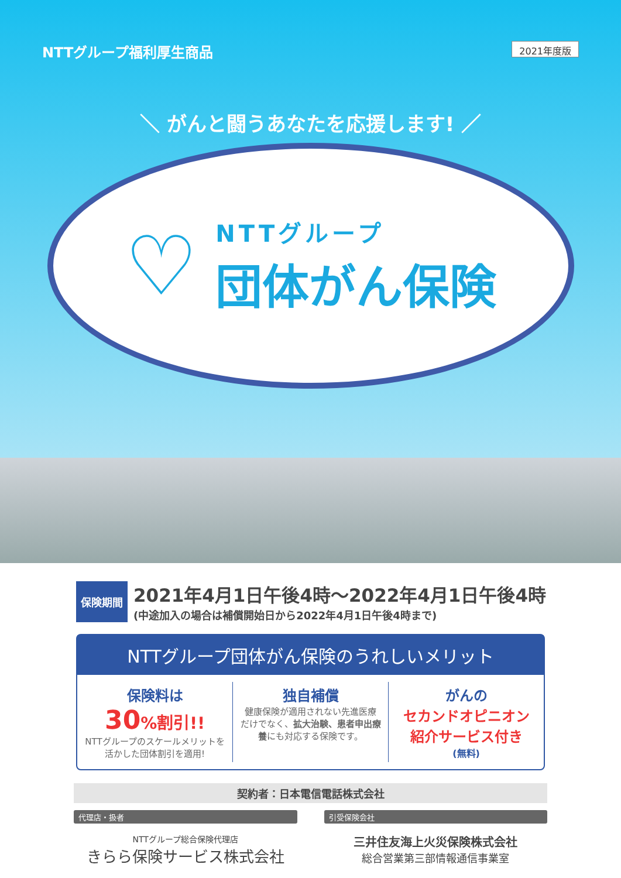NTTグループ福利厚生商品 2021年度版
＼ がんと闘うあなたを応援します! ／
♡
NTTグループ
団体がん保険
保険期間
2021年4月1日午後4時～2022年4月1日午後4時
(中途加入の場合は補償開始日から2022年4月1日午後4時まで)
NTTグループ団体がん保険のうれしいメリット
保険料は
30%割引!!
NTTグループのスケールメリットを
活かした団体割引を適用!
独自補償
健康保険が適用されない先進医療
だけでなく、拡大治験、患者申出療養にも対応する保険です。
がんの
セカンドオピニオン
紹介サービス付き
(無料)
契約者：日本電信電話株式会社
代理店・扱者
NTTグループ総合保険代理店
きらら保険サービス株式会社
引受保険会社
三井住友海上火災保険株式会社
総合営業第三部情報通信事業室